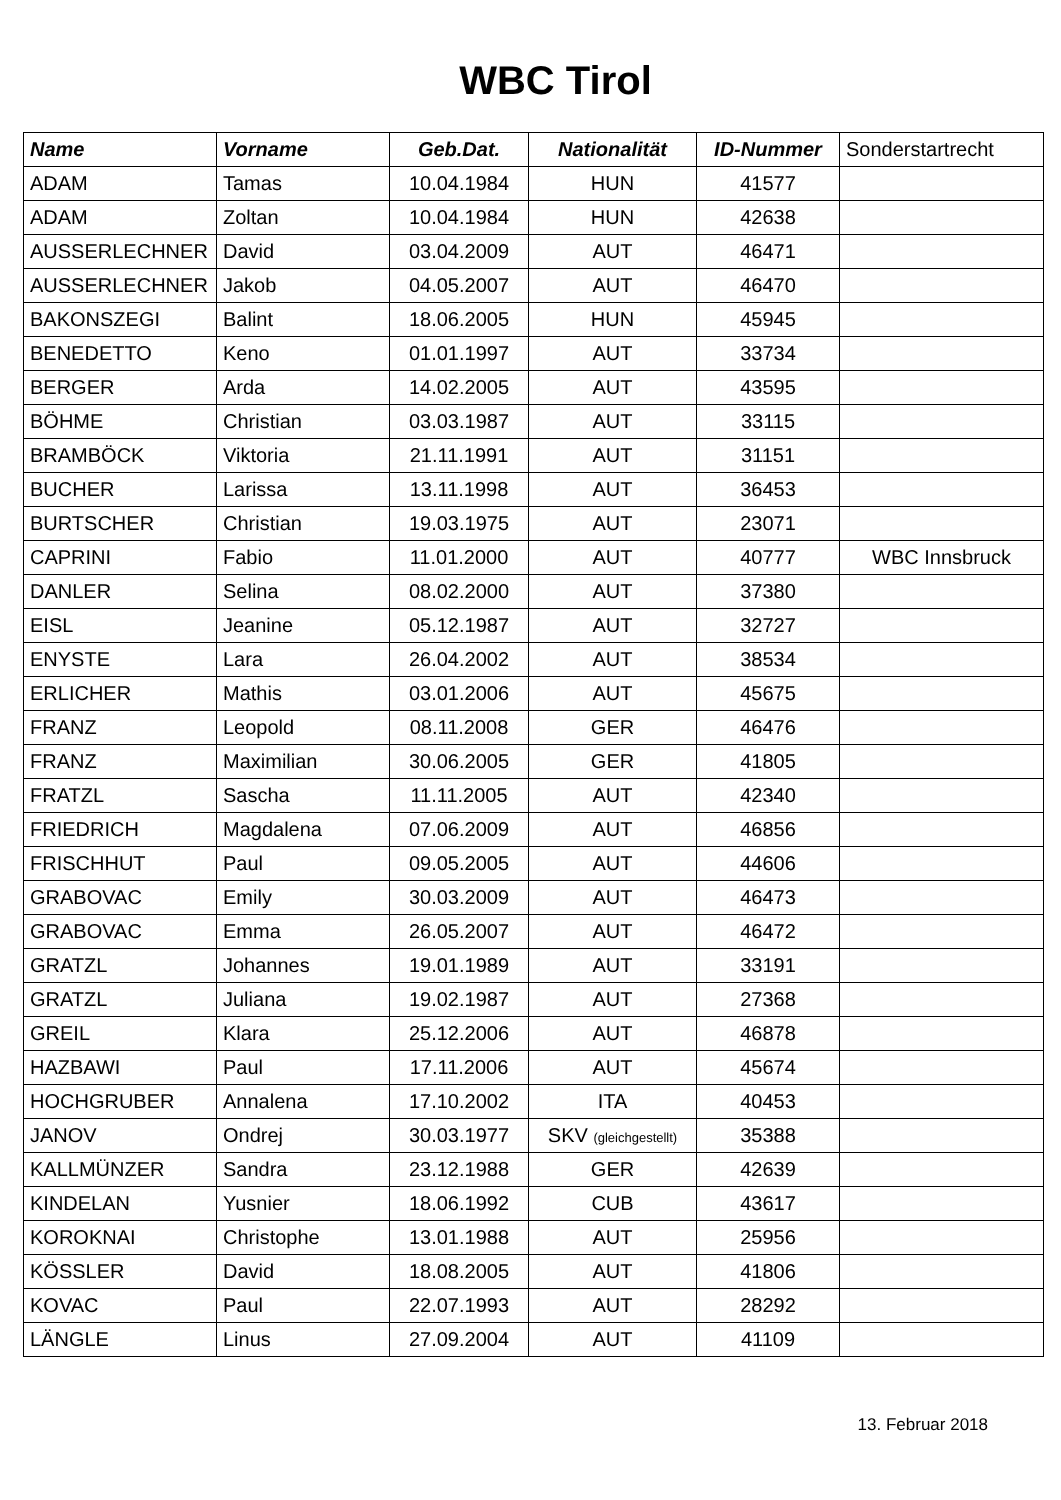WBC Tirol
| Name | Vorname | Geb.Dat. | Nationalität | ID-Nummer | Sonderstartrecht |
| --- | --- | --- | --- | --- | --- |
| ADAM | Tamas | 10.04.1984 | HUN | 41577 | |
| ADAM | Zoltan | 10.04.1984 | HUN | 42638 | |
| AUSSERLECHNER | David | 03.04.2009 | AUT | 46471 | |
| AUSSERLECHNER | Jakob | 04.05.2007 | AUT | 46470 | |
| BAKONSZEGI | Balint | 18.06.2005 | HUN | 45945 | |
| BENEDETTO | Keno | 01.01.1997 | AUT | 33734 | |
| BERGER | Arda | 14.02.2005 | AUT | 43595 | |
| BÖHME | Christian | 03.03.1987 | AUT | 33115 | |
| BRAMBÖCK | Viktoria | 21.11.1991 | AUT | 31151 | |
| BUCHER | Larissa | 13.11.1998 | AUT | 36453 | |
| BURTSCHER | Christian | 19.03.1975 | AUT | 23071 | |
| CAPRINI | Fabio | 11.01.2000 | AUT | 40777 | WBC Innsbruck |
| DANLER | Selina | 08.02.2000 | AUT | 37380 | |
| EISL | Jeanine | 05.12.1987 | AUT | 32727 | |
| ENYSTE | Lara | 26.04.2002 | AUT | 38534 | |
| ERLICHER | Mathis | 03.01.2006 | AUT | 45675 | |
| FRANZ | Leopold | 08.11.2008 | GER | 46476 | |
| FRANZ | Maximilian | 30.06.2005 | GER | 41805 | |
| FRATZL | Sascha | 11.11.2005 | AUT | 42340 | |
| FRIEDRICH | Magdalena | 07.06.2009 | AUT | 46856 | |
| FRISCHHUT | Paul | 09.05.2005 | AUT | 44606 | |
| GRABOVAC | Emily | 30.03.2009 | AUT | 46473 | |
| GRABOVAC | Emma | 26.05.2007 | AUT | 46472 | |
| GRATZL | Johannes | 19.01.1989 | AUT | 33191 | |
| GRATZL | Juliana | 19.02.1987 | AUT | 27368 | |
| GREIL | Klara | 25.12.2006 | AUT | 46878 | |
| HAZBAWI | Paul | 17.11.2006 | AUT | 45674 | |
| HOCHGRUBER | Annalena | 17.10.2002 | ITA | 40453 | |
| JANOV | Ondrej | 30.03.1977 | SKV (gleichgestellt) | 35388 | |
| KALLMÜNZER | Sandra | 23.12.1988 | GER | 42639 | |
| KINDELAN | Yusnier | 18.06.1992 | CUB | 43617 | |
| KOROKNAI | Christophe | 13.01.1988 | AUT | 25956 | |
| KÖSSLER | David | 18.08.2005 | AUT | 41806 | |
| KOVAC | Paul | 22.07.1993 | AUT | 28292 | |
| LÄNGLE | Linus | 27.09.2004 | AUT | 41109 | |
13. Februar 2018